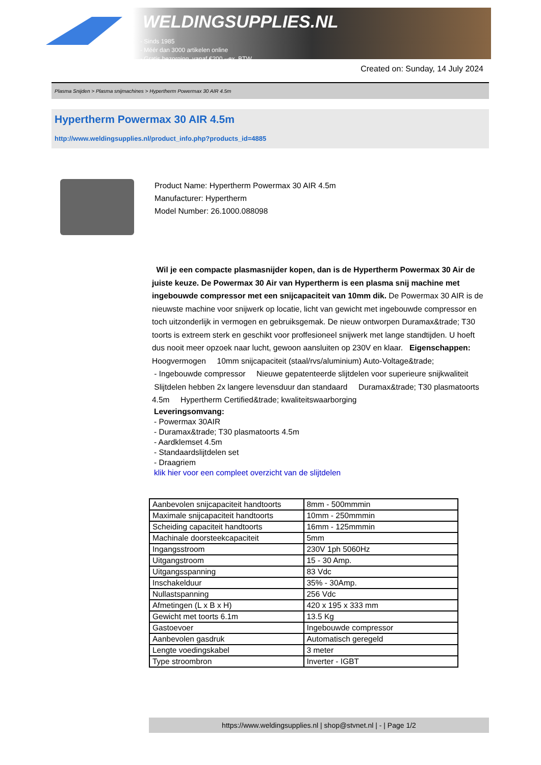WELDINGSUPPLIES.NL
- Sinds 1985
- Méér dan 3000 artikelen online
- Gratis bezorging, vanaf €200,--ex. BTW
Created on: Sunday, 14 July 2024
Plasma Snijden > Plasma snijmachines > Hypertherm Powermax 30 AIR 4.5m
Hypertherm Powermax 30 AIR 4.5m
http://www.weldingsupplies.nl/product_info.php?products_id=4885
Product Name: Hypertherm Powermax 30 AIR 4.5m
Manufacturer: Hypertherm
Model Number: 26.1000.088098
Wil je een compacte plasmasnijder kopen, dan is de Hypertherm Powermax 30 Air de juiste keuze. De Powermax 30 Air van Hypertherm is een plasma snij machine met ingebouwde compressor met een snijcapaciteit van 10mm dik. De Powermax 30 AIR is de nieuwste machine voor snijwerk op locatie, licht van gewicht met ingebouwde compressor en toch uitzonderlijk in vermogen en gebruiksgemak. De nieuw ontworpen Duramax&trade; T30 toorts is extreem sterk en geschikt voor proffesioneel snijwerk met lange standtijden. U hoeft dus nooit meer opzoek naar lucht, gewoon aansluiten op 230V en klaar. Eigenschappen: Hoogvermogen 10mm snijcapaciteit (staal/rvs/aluminium) Auto-Voltage&trade;
- Ingebouwde compressor Nieuwe gepatenteerde slijtdelen voor superieure snijkwaliteit Slijtdelen hebben 2x langere levensduur dan standaard Duramax&trade; T30 plasmatoorts 4.5m Hypertherm Certified&trade; kwaliteitswaarborging
Leveringsomvang:
- Powermax 30AIR
- Duramax&trade; T30 plasmatoorts 4.5m
- Aardklemset 4.5m
- Standaardslijtdelen set
- Draagriem
klik hier voor een compleet overzicht van de slijtdelen
| Aanbevolen snijcapaciteit handtoorts | 8mm - 500mmmin |
| Maximale snijcapaciteit handtoorts | 10mm - 250mmmin |
| Scheiding capaciteit handtoorts | 16mm - 125mmmin |
| Machinale doorsteekcapaciteit | 5mm |
| Ingangsstroom | 230V 1ph 5060Hz |
| Uitgangstroom | 15 - 30 Amp. |
| Uitgangsspanning | 83 Vdc |
| Inschakelduur | 35% - 30Amp. |
| Nullastspanning | 256 Vdc |
| Afmetingen (L x B x H) | 420 x 195 x 333 mm |
| Gewicht met toorts 6.1m | 13.5 Kg |
| Gastoevoer | Ingebouwde compressor |
| Aanbevolen gasdruk | Automatisch geregeld |
| Lengte voedingskabel | 3 meter |
| Type stroombron | Inverter - IGBT |
https://www.weldingsupplies.nl | shop@stvnet.nl | - | Page 1/2